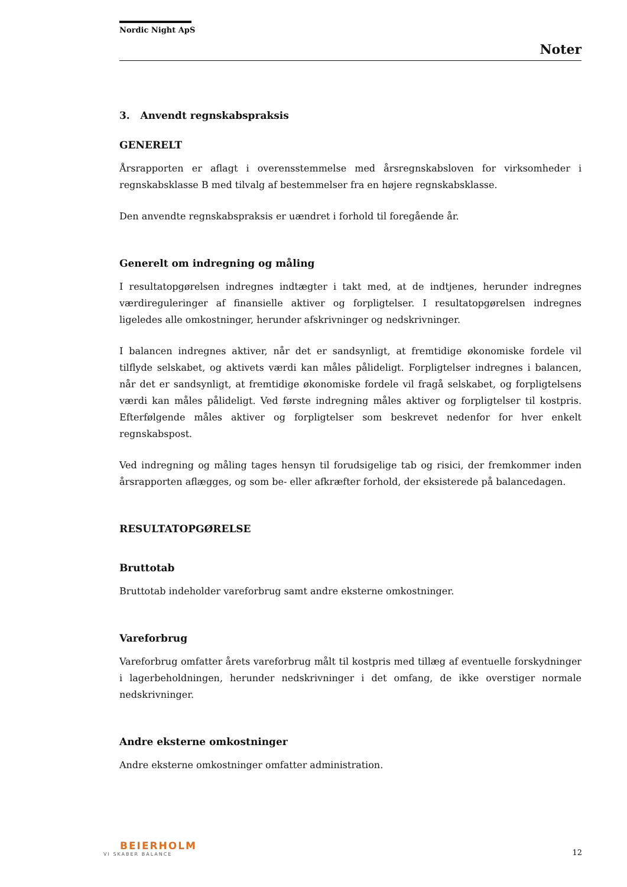Nordic Night ApS
Noter
3. Anvendt regnskabspraksis
GENERELT
Årsrapporten er aflagt i overensstemmelse med årsregnskabsloven for virksomheder i regnskabsklasse B med tilvalg af bestemmelser fra en højere regnskabsklasse.
Den anvendte regnskabspraksis er uændret i forhold til foregående år.
Generelt om indregning og måling
I resultatopgørelsen indregnes indtægter i takt med, at de indtjenes, herunder indregnes værdireguleringer af finansielle aktiver og forpligtelser. I resultatopgørelsen indregnes ligeledes alle omkostninger, herunder afskrivninger og nedskrivninger.
I balancen indregnes aktiver, når det er sandsynligt, at fremtidige økonomiske fordele vil tilflyde selskabet, og aktivets værdi kan måles pålideligt. Forpligtelser indregnes i balancen, når det er sandsynligt, at fremtidige økonomiske fordele vil fragå selskabet, og forpligtelsens værdi kan måles pålideligt. Ved første indregning måles aktiver og forpligtelser til kostpris. Efterfølgende måles aktiver og forpligtelser som beskrevet nedenfor for hver enkelt regnskabspost.
Ved indregning og måling tages hensyn til forudsigelige tab og risici, der fremkommer inden årsrapporten aflægges, og som be- eller afkræfter forhold, der eksisterede på balancedagen.
RESULTATOPGØRELSE
Bruttotab
Bruttotab indeholder vareforbrug samt andre eksterne omkostninger.
Vareforbrug
Vareforbrug omfatter årets vareforbrug målt til kostpris med tillæg af eventuelle forskydninger i lagerbeholdningen, herunder nedskrivninger i det omfang, de ikke overstiger normale nedskrivninger.
Andre eksterne omkostninger
Andre eksterne omkostninger omfatter administration.
BEIERHOLM
VI SKABER BALANCE
12